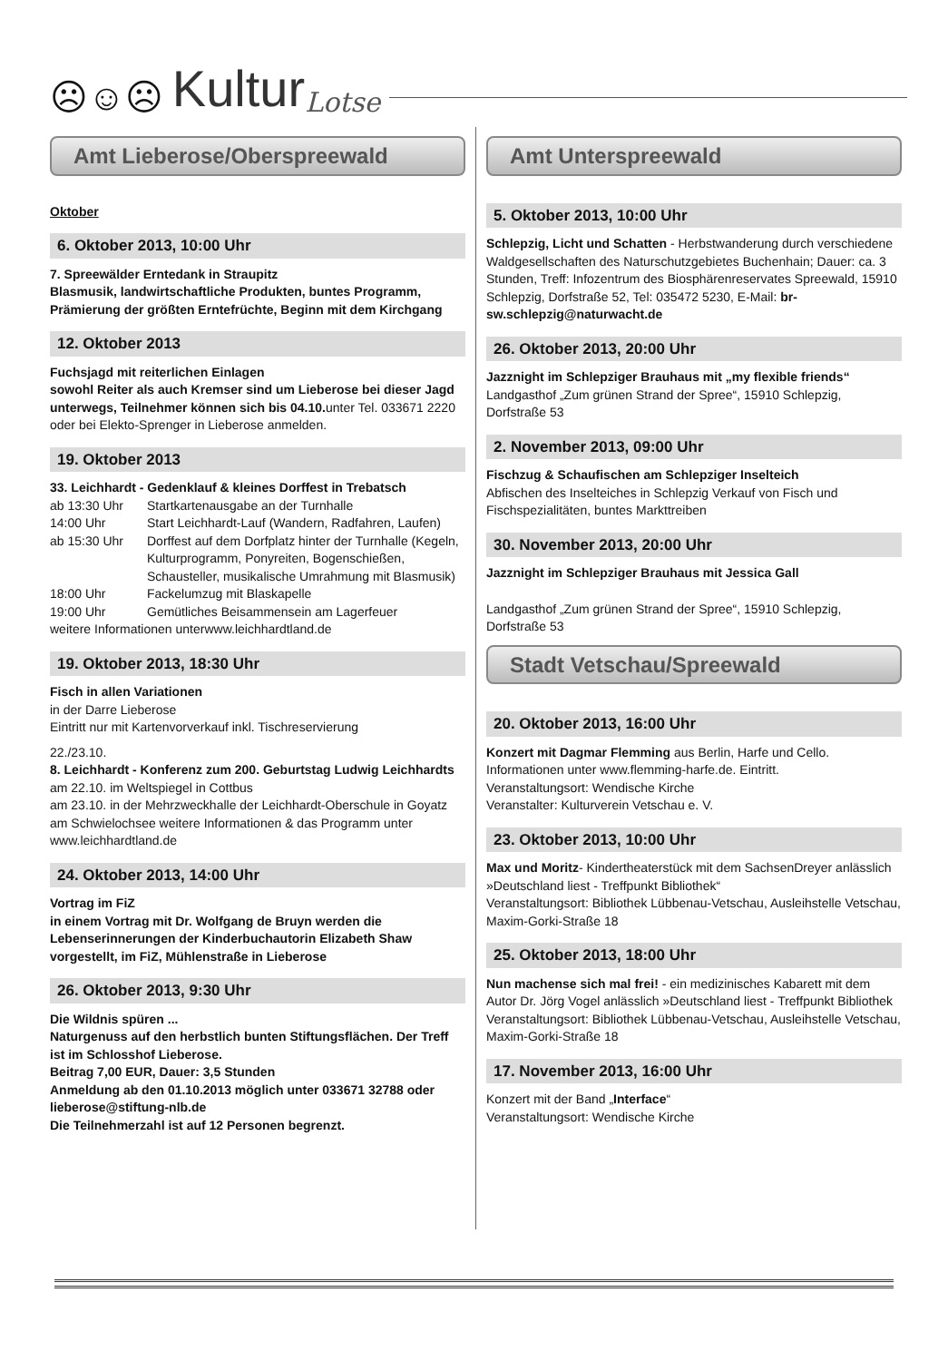☹☺☹ Kultur Lotse
Amt Lieberose/Oberspreewald
Oktober
6. Oktober 2013, 10:00 Uhr
7. Spreewälder Erntedank in Straupitz
Blasmusik, landwirtschaftliche Produkten, buntes Programm, Prämierung der größten Erntefrüchte, Beginn mit dem Kirchgang
12. Oktober 2013
Fuchsjagd mit reiterlichen Einlagen
sowohl Reiter als auch Kremser sind um Lieberose bei dieser Jagd unterwegs, Teilnehmer können sich bis 04.10. unter Tel. 033671 2220 oder bei Elekto-Sprenger in Lieberose anmelden.
19. Oktober 2013
33. Leichhardt - Gedenklauf & kleines Dorffest in Trebatsch
ab 13:30 Uhr Startkartenausgabe an der Turnhalle
14:00 Uhr Start Leichhardt-Lauf (Wandern, Radfahren, Laufen)
ab 15:30 Uhr Dorffest auf dem Dorfplatz hinter der Turnhalle (Kegeln, Kulturprogramm, Ponyreiten, Bogenschießen, Schausteller, musikalische Umrahmung mit Blasmusik)
18:00 Uhr Fackelumzug mit Blaskapelle
19:00 Uhr Gemütliches Beisammensein am Lagerfeuer
weitere Informationen unterwww.leichhardtland.de
19. Oktober 2013, 18:30 Uhr
Fisch in allen Variationen
in der Darre Lieberose
Eintritt nur mit Kartenvorverkauf inkl. Tischreservierung
22./23.10.
8. Leichhardt - Konferenz zum 200. Geburtstag Ludwig Leichhardts
am 22.10. im Weltspiegel in Cottbus
am 23.10. in der Mehrzweckhalle der Leichhardt-Oberschule in Goyatz am Schwielochsee weitere Informationen & das Programm unter www.leichhardtland.de
24. Oktober 2013, 14:00 Uhr
Vortrag im FiZ
in einem Vortrag mit Dr. Wolfgang de Bruyn werden die Lebenserinnerungen der Kinderbuchautorin Elizabeth Shaw vorgestellt, im FiZ, Mühlenstraße in Lieberose
26. Oktober 2013, 9:30 Uhr
Die Wildnis spüren ...
Naturgenuss auf den herbstlich bunten Stiftungsflächen. Der Treff ist im Schlosshof Lieberose.
Beitrag 7,00 EUR, Dauer: 3,5 Stunden
Anmeldung ab den 01.10.2013 möglich unter 033671 32788 oder lieberose@stiftung-nlb.de
Die Teilnehmerzahl ist auf 12 Personen begrenzt.
Amt Unterspreewald
5. Oktober 2013, 10:00 Uhr
Schlepzig, Licht und Schatten - Herbstwanderung durch verschiedene Waldgesellschaften des Naturschutzgebietes Buchenhain; Dauer: ca. 3 Stunden, Treff: Infozentrum des Biosphärenreservates Spreewald, 15910 Schlepzig, Dorfstraße 52, Tel: 035472 5230, E-Mail: br-sw.schlepzig@naturwacht.de
26. Oktober 2013, 20:00 Uhr
Jazznight im Schlepziger Brauhaus mit „my flexible friends“
Landgasthof „Zum grünen Strand der Spree“, 15910 Schlepzig, Dorfstraße 53
2. November 2013, 09:00 Uhr
Fischzug & Schaufischen am Schlepziger Inselteich
Abfischen des Inselteiches in Schlepzig Verkauf von Fisch und Fischspezialitäten, buntes Markttreiben
30. November 2013, 20:00 Uhr
Jazznight im Schlepziger Brauhaus mit Jessica Gall
Landgasthof „Zum grünen Strand der Spree“, 15910 Schlepzig, Dorfstraße 53
Stadt Vetschau/Spreewald
20. Oktober 2013, 16:00 Uhr
Konzert mit Dagmar Flemming aus Berlin, Harfe und Cello. Informationen unter www.flemming-harfe.de. Eintritt.
Veranstaltungsort: Wendische Kirche
Veranstalter: Kulturverein Vetschau e. V.
23. Oktober 2013, 10:00 Uhr
Max und Moritz- Kindertheaterstück mit dem SachsenDreyer anlässlich »Deutschland liest - Treffpunkt Bibliothek“
Veranstaltungsort: Bibliothek Lübbenau-Vetschau, Ausleihstelle Vetschau, Maxim-Gorki-Straße 18
25. Oktober 2013, 18:00 Uhr
Nun machense sich mal frei! - ein medizinisches Kabarett mit dem Autor Dr. Jörg Vogel anlässlich »Deutschland liest - Treffpunkt Bibliothek
Veranstaltungsort: Bibliothek Lübbenau-Vetschau, Ausleihstelle Vetschau, Maxim-Gorki-Straße 18
17. November 2013, 16:00 Uhr
Konzert mit der Band „Interface“
Veranstaltungsort: Wendische Kirche